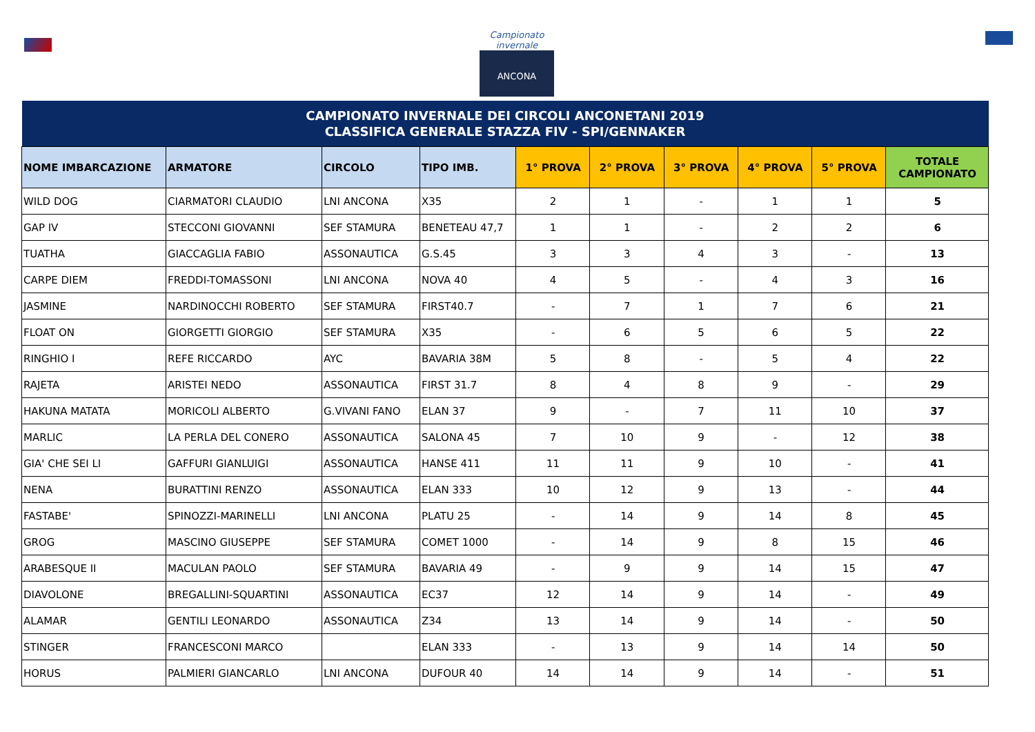Campionato invernale
ANCONA
| CAMPIONATO INVERNALE DEI CIRCOLI ANCONETANI 2019 CLASSIFICA GENERALE STAZZA FIV - SPI/GENNAKER | | | | | | | | | |
| NOME IMBARCAZIONE | ARMATORE | CIRCOLO | TIPO IMB. | 1° PROVA | 2° PROVA | 3° PROVA | 4° PROVA | 5° PROVA | TOTALE CAMPIONATO |
| WILD DOG | CIARMATORI CLAUDIO | LNI ANCONA | X35 | 2 | 1 | - | 1 | 1 | 5 |
| GAP IV | STECCONI GIOVANNI | SEF STAMURA | BENETEAU 47,7 | 1 | 1 | - | 2 | 2 | 6 |
| TUATHA | GIACCAGLIA FABIO | ASSONAUTICA | G.S.45 | 3 | 3 | 4 | 3 | - | 13 |
| CARPE DIEM | FREDDI-TOMASSONI | LNI ANCONA | NOVA 40 | 4 | 5 | - | 4 | 3 | 16 |
| JASMINE | NARDINOCCHI ROBERTO | SEF STAMURA | FIRST40.7 | - | 7 | 1 | 7 | 6 | 21 |
| FLOAT ON | GIORGETTI GIORGIO | SEF STAMURA | X35 | - | 6 | 5 | 6 | 5 | 22 |
| RINGHIO I | REFE RICCARDO | AYC | BAVARIA 38M | 5 | 8 | - | 5 | 4 | 22 |
| RAJETA | ARISTEI NEDO | ASSONAUTICA | FIRST 31.7 | 8 | 4 | 8 | 9 | - | 29 |
| HAKUNA MATATA | MORICOLI ALBERTO | G.VIVANI FANO | ELAN 37 | 9 | - | 7 | 11 | 10 | 37 |
| MARLIC | LA PERLA DEL CONERO | ASSONAUTICA | SALONA 45 | 7 | 10 | 9 | - | 12 | 38 |
| GIA' CHE SEI LI | GAFFURI GIANLUIGI | ASSONAUTICA | HANSE 411 | 11 | 11 | 9 | 10 | - | 41 |
| NENA | BURATTINI RENZO | ASSONAUTICA | ELAN 333 | 10 | 12 | 9 | 13 | - | 44 |
| FASTABE' | SPINOZZI-MARINELLI | LNI ANCONA | PLATU 25 | - | 14 | 9 | 14 | 8 | 45 |
| GROG | MASCINO GIUSEPPE | SEF STAMURA | COMET 1000 | - | 14 | 9 | 8 | 15 | 46 |
| ARABESQUE II | MACULAN PAOLO | SEF STAMURA | BAVARIA 49 | - | 9 | 9 | 14 | 15 | 47 |
| DIAVOLONE | BREGALLINI-SQUARTINI | ASSONAUTICA | EC37 | 12 | 14 | 9 | 14 | - | 49 |
| ALAMAR | GENTILI LEONARDO | ASSONAUTICA | Z34 | 13 | 14 | 9 | 14 | - | 50 |
| STINGER | FRANCESCONI MARCO | | ELAN 333 | - | 13 | 9 | 14 | 14 | 50 |
| HORUS | PALMIERI GIANCARLO | LNI ANCONA | DUFOUR 40 | 14 | 14 | 9 | 14 | - | 51 |